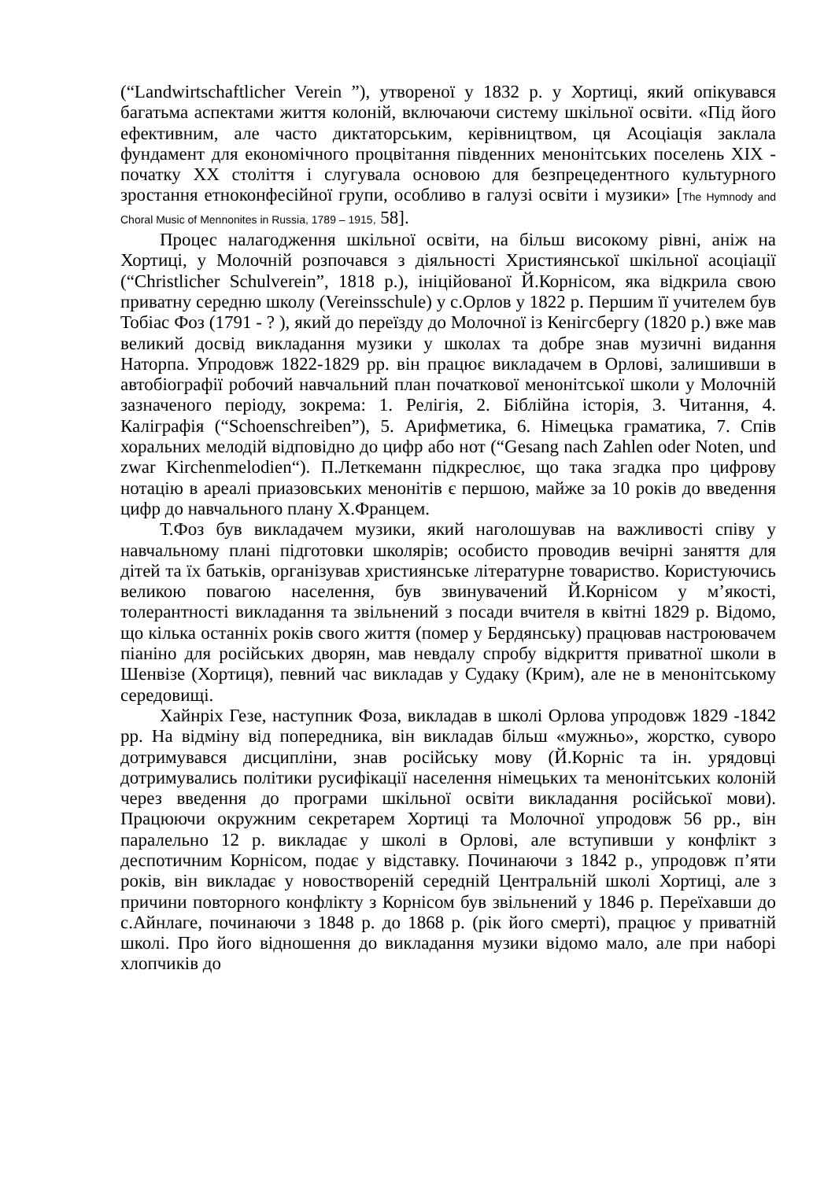(“Landwirtschaftlicher Verein ”), утвореної у 1832 р. у Хортиці, який опікувався багатьма аспектами життя колоній, включаючи систему шкільної освіти. «Під його ефективним, але часто диктаторським, керівництвом, ця Асоціація заклала фундамент для економічного процвітання південних менонітських поселень XIX - початку XX століття і слугувала основою для безпрецедентного культурного зростання етноконфесійної групи, особливо в галузі освіти і музики» [The Hymnody and Choral Music of Mennonites in Russia, 1789 – 1915, 58].
Процес налагодження шкільної освіти, на більш високому рівні, аніж на Хортиці, у Молочній розпочався з діяльності Християнської шкільної асоціації (“Christlicher Schulverein”, 1818 р.), ініційованої Й.Корнісом, яка відкрила свою приватну середню школу (Vereinsschule) у с.Орлов у 1822 р. Першим її учителем був Тобіас Фоз (1791 - ? ), який до переїзду до Молочної із Кенігсбергу (1820 р.) вже мав великий досвід викладання музики у школах та добре знав музичні видання Наторпа. Упродовж 1822-1829 рр. він працює викладачем в Орлові, залишивши в автобіографії робочий навчальний план початкової менонітської школи у Молочній зазначеного періоду, зокрема: 1. Релігія, 2. Біблійна історія, 3. Читання, 4. Каліграфія (“Schoenschreiben”), 5. Арифметика, 6. Німецька граматика, 7. Спів хоральних мелодій відповідно до цифр або нот (“Gesang nach Zahlen oder Noten, und zwar Kirchenmelodien“). П.Леткеманн підкреслює, що така згадка про цифрову нотацію в ареалі приазовських менонітів є першою, майже за 10 років до введення цифр до навчального плану Х.Францем.
Т.Фоз був викладачем музики, який наголошував на важливості співу у навчальному плані підготовки школярів; особисто проводив вечірні заняття для дітей та їх батьків, організував християнське літературне товариство. Користуючись великою повагою населення, був звинувачений Й.Корнісом у м’якості, толерантності викладання та звільнений з посади вчителя в квітні 1829 р. Відомо, що кілька останніх років свого життя (помер у Бердянську) працював настроювачем піаніно для російських дворян, мав невдалу спробу відкриття приватної школи в Шенвізе (Хортиця), певний час викладав у Судаку (Крим), але не в менонітському середовищі.
Хайнріх Гезе, наступник Фоза, викладав в школі Орлова упродовж 1829 -1842 рр. На відміну від попередника, він викладав більш «мужньо», жорстко, суворо дотримувався дисципліни, знав російську мову (Й.Корніс та ін. урядовці дотримувались політики русифікації населення німецьких та менонітських колоній через введення до програми шкільної освіти викладання російської мови). Працюючи окружним секретарем Хортиці та Молочної упродовж 56 рр., він паралельно 12 р. викладає у школі в Орлові, але вступивши у конфлікт з деспотичним Корнісом, подає у відставку. Починаючи з 1842 р., упродовж п’яти років, він викладає у новоствореній середній Центральній школі Хортиці, але з причини повторного конфлікту з Корнісом був звільнений у 1846 р. Переїхавши до с.Айнлаге, починаючи з 1848 р. до 1868 р. (рік його смерті), працює у приватній школі. Про його відношення до викладання музики відомо мало, але при наборі хлопчиків до